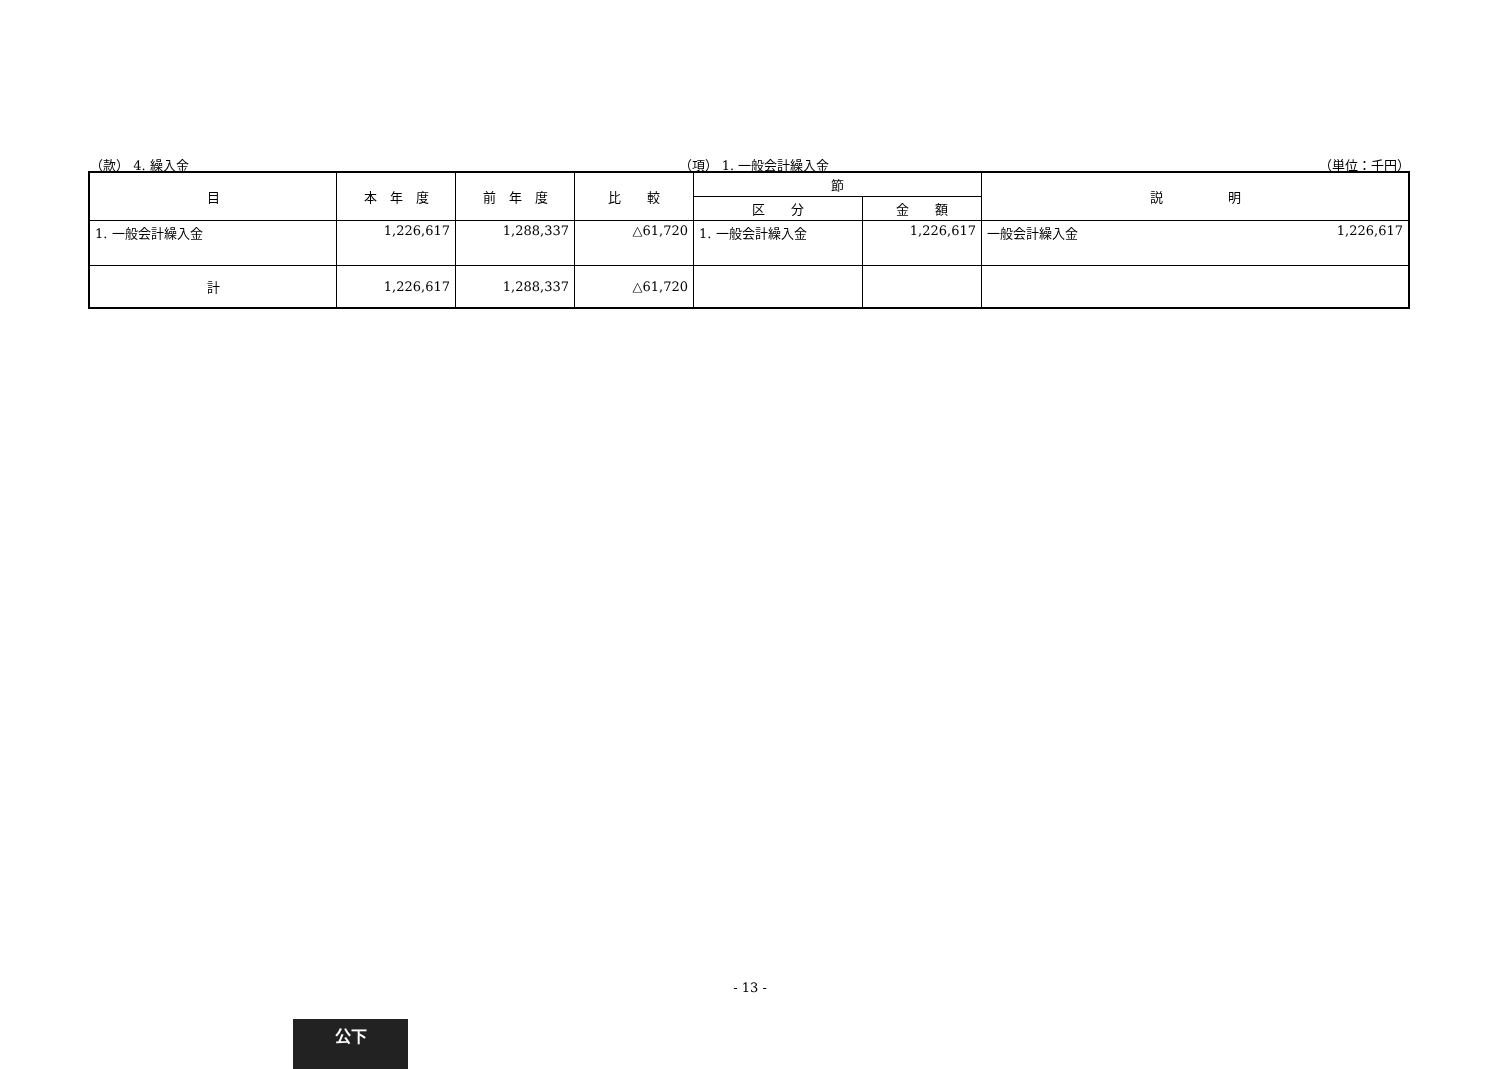（款） 4. 繰入金 （項） 1. 一般会計繰入金 （単位：千円）
| 目 | 本 年 度 | 前 年 度 | 比 較 | 節 | | 説 明 |
| --- | --- | --- | --- | --- | --- | --- |
| | | | | 区 分 | 金 額 | |
| 1. 一般会計繰入金 | 1,226,617 | 1,288,337 | △61,720 | 1. 一般会計繰入金 | 1,226,617 | 一般会計繰入金 1,226,617 |
| 計 | 1,226,617 | 1,288,337 | △61,720 | | | |
- 13 -
公下